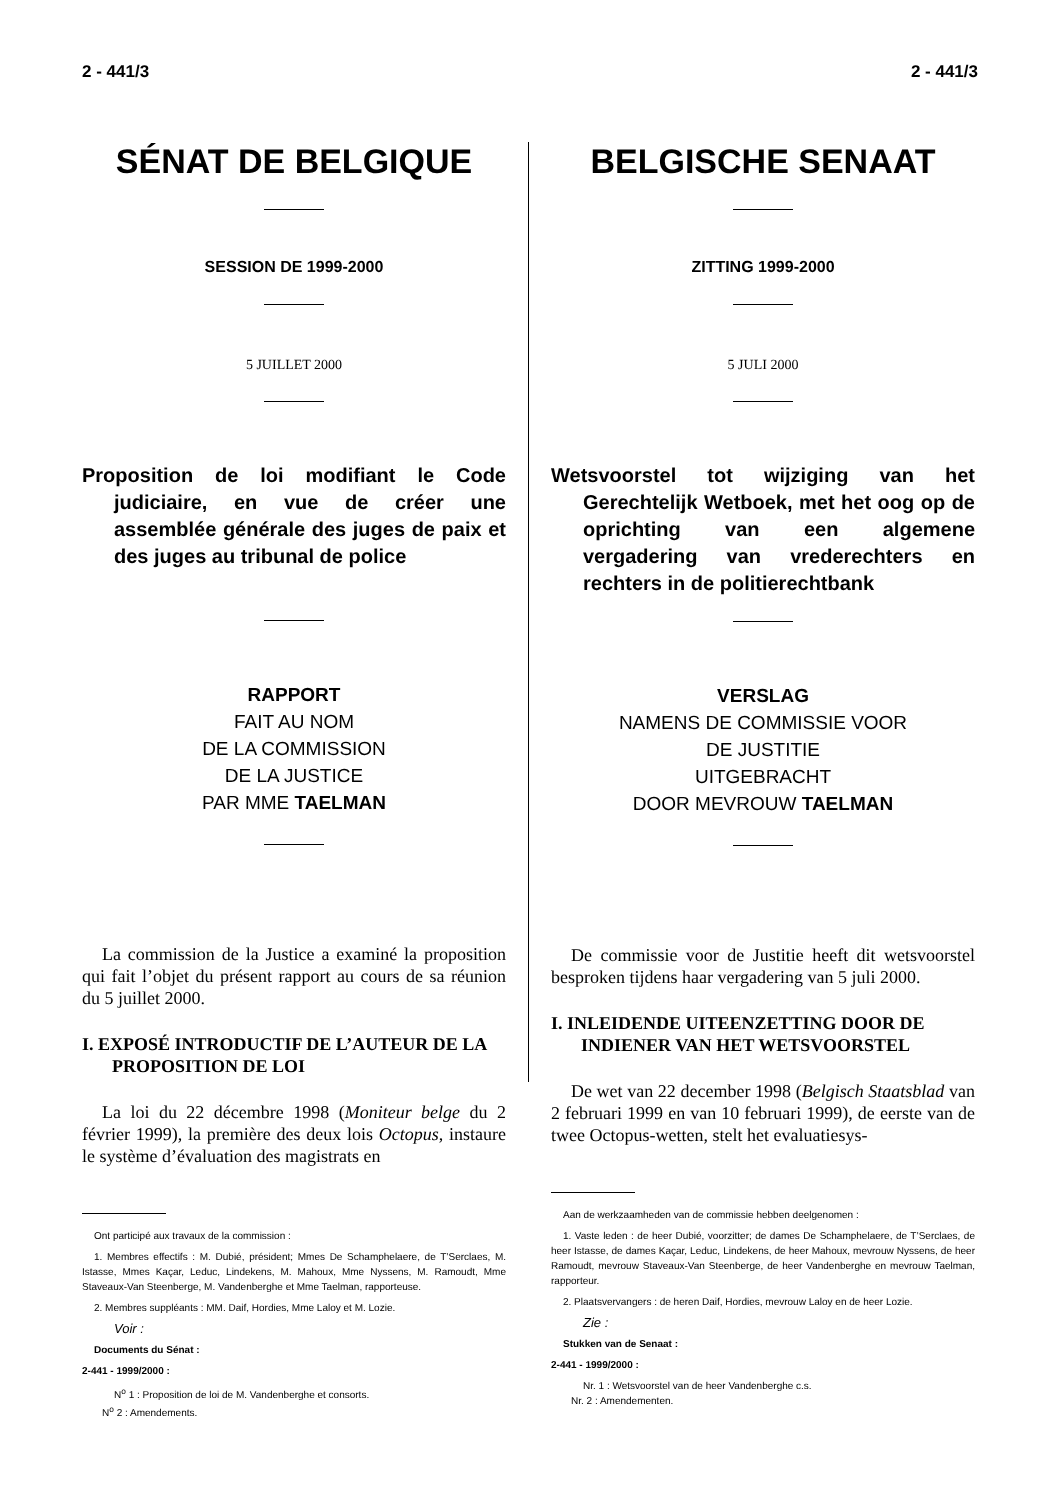2 - 441/3 2 - 441/3
SÉNAT DE BELGIQUE
SESSION DE 1999-2000
5 JUILLET 2000
Proposition de loi modifiant le Code judiciaire, en vue de créer une assemblée générale des juges de paix et des juges au tribunal de police
RAPPORT
FAIT AU NOM
DE LA COMMISSION
DE LA JUSTICE
PAR MME TAELMAN
La commission de la Justice a examiné la proposition qui fait l’objet du présent rapport au cours de sa réunion du 5 juillet 2000.
I. EXPOSÉ INTRODUCTIF DE L’AUTEUR DE LA PROPOSITION DE LOI
La loi du 22 décembre 1998 (Moniteur belge du 2 février 1999), la première des deux lois Octopus, instaure le système d’évaluation des magistrats en
Ont participé aux travaux de la commission :
1. Membres effectifs : M. Dubié, président; Mmes De Schamphelaere, de T’Serclaes, M. Istasse, Mmes Kaçar, Leduc, Lindekens, M. Mahoux, Mme Nyssens, M. Ramoudt, Mme Staveaux-Van Steenberge, M. Vandenberghe et Mme Taelman, rapporteuse.
2. Membres suppléants : MM. Daif, Hordies, Mme Laloy et M. Lozie.
Voir :
Documents du Sénat :
2-441 - 1999/2000 :
N<sup>o</sup> 1 : Proposition de loi de M. Vandenberghe et consorts.
N<sup>o</sup> 2 : Amendements.
BELGISCHE SENAAT
ZITTING 1999-2000
5 JULI 2000
Wetsvoorstel tot wijziging van het Gerechtelijk Wetboek, met het oog op de oprichting van een algemene vergadering van vrederechters en rechters in de politierechtbank
VERSLAG
NAMENS DE COMMISSIE VOOR
DE JUSTITIE
UITGEBRACHT
DOOR MEVROUW TAELMAN
De commissie voor de Justitie heeft dit wetsvoorstel besproken tijdens haar vergadering van 5 juli 2000.
I. INLEIDENDE UITEENZETTING DOOR DE INDIENER VAN HET WETSVOORSTEL
De wet van 22 december 1998 (Belgisch Staatsblad van 2 februari 1999 en van 10 februari 1999), de eerste van de twee Octopus-wetten, stelt het evaluatiesys-
Aan de werkzaamheden van de commissie hebben deelgenomen :
1. Vaste leden : de heer Dubié, voorzitter; de dames De Schamphelaere, de T’Serclaes, de heer Istasse, de dames Kaçar, Leduc, Lindekens, de heer Mahoux, mevrouw Nyssens, de heer Ramoudt, mevrouw Staveaux-Van Steenberge, de heer Vandenberghe en mevrouw Taelman, rapporteur.
2. Plaatsvervangers : de heren Daif, Hordies, mevrouw Laloy en de heer Lozie.
Zie :
Stukken van de Senaat :
2-441 - 1999/2000 :
Nr. 1 : Wetsvoorstel van de heer Vandenberghe c.s.
Nr. 2 : Amendementen.